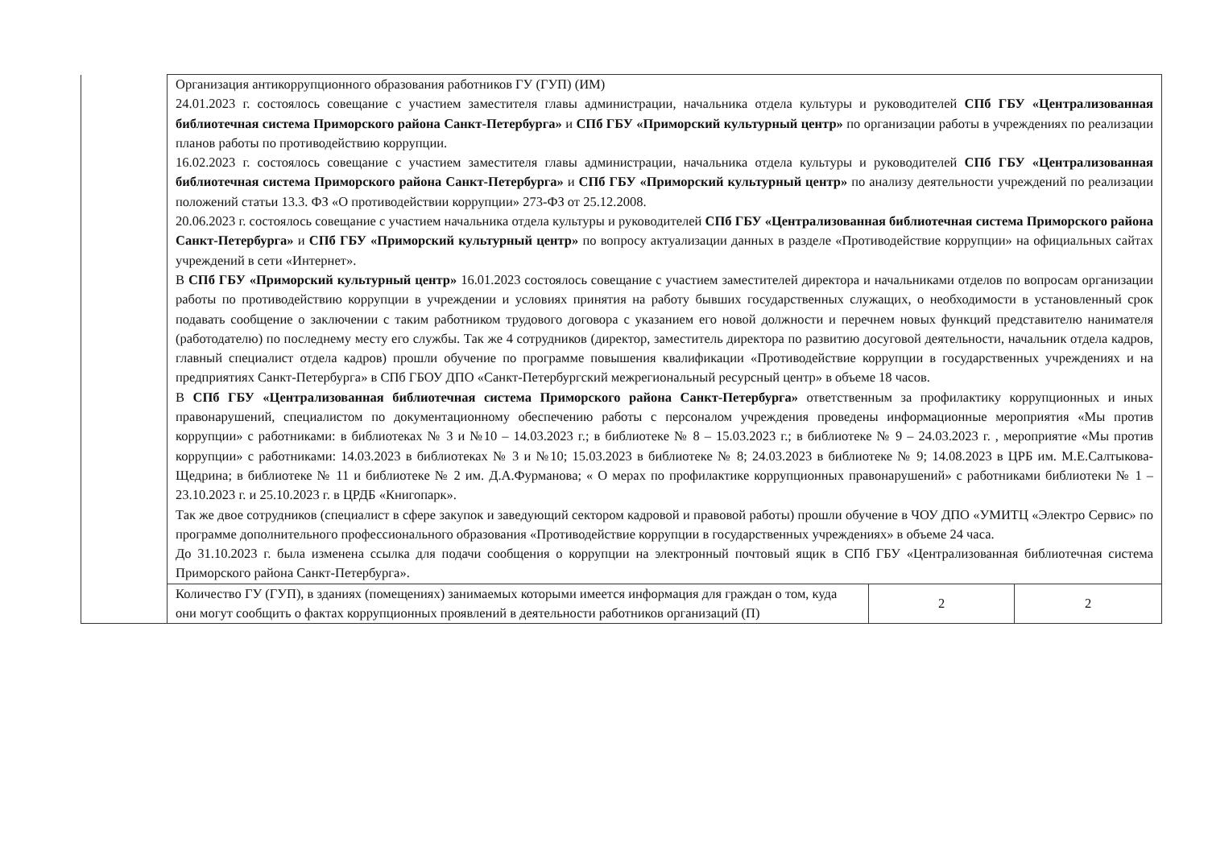| | Организация антикоррупционного образования работников ГУ (ГУП) (ИМ) 24.01.2023 г. состоялось совещание с участием заместителя главы администрации, начальника отдела культуры и руководителей СПб ГБУ «Централизованная библиотечная система Приморского района Санкт-Петербурга» и СПб ГБУ «Приморский культурный центр» по организации работы в учреждениях по реализации планов работы по противодействию коррупции. 16.02.2023 г. состоялось совещание с участием заместителя главы администрации, начальника отдела культуры и руководителей СПб ГБУ «Централизованная библиотечная система Приморского района Санкт-Петербурга» и СПб ГБУ «Приморский культурный центр» по анализу деятельности учреждений по реализации положений статьи 13.3. ФЗ «О противодействии коррупции» 273-ФЗ от 25.12.2008. 20.06.2023 г. состоялось совещание с участием начальника отдела культуры и руководителей СПб ГБУ «Централизованная библиотечная система Приморского района Санкт-Петербурга» и СПб ГБУ «Приморский культурный центр» по вопросу актуализации данных в разделе «Противодействие коррупции» на официальных сайтах учреждений в сети «Интернет». В СПб ГБУ «Приморский культурный центр» 16.01.2023 состоялось совещание с участием заместителей директора и начальниками отделов по вопросам организации работы по противодействию коррупции в учреждении и условиях принятия на работу бывших государственных служащих, о необходимости в установленный срок подавать сообщение о заключении с таким работником трудового договора с указанием его новой должности и перечнем новых функций представителю нанимателя (работодателю) по последнему месту его службы. Так же 4 сотрудников (директор, заместитель директора по развитию досуговой деятельности, начальник отдела кадров, главный специалист отдела кадров) прошли обучение по программе повышения квалификации «Противодействие коррупции в государственных учреждениях и на предприятиях Санкт-Петербурга» в СПб ГБОУ ДПО «Санкт-Петербургский межрегиональный ресурсный центр» в объеме 18 часов. В СПб ГБУ «Централизованная библиотечная система Приморского района Санкт-Петербурга» ответственным за профилактику коррупционных и иных правонарушений, специалистом по документационному обеспечению работы с персоналом учреждения проведены информационные мероприятия «Мы против коррупции» с работниками: в библиотеках № 3 и №10 – 14.03.2023 г.; в библиотеке № 8 – 15.03.2023 г.; в библиотеке № 9 – 24.03.2023 г. , мероприятие «Мы против коррупции» с работниками: 14.03.2023 в библиотеках № 3 и №10; 15.03.2023 в библиотеке № 8; 24.03.2023 в библиотеке № 9; 14.08.2023 в ЦРБ им. М.Е.Салтыкова-Щедрина; в библиотеке № 11 и библиотеке № 2 им. Д.А.Фурманова; « О мерах по профилактике коррупционных правонарушений» с работниками библиотеки № 1 – 23.10.2023 г. и 25.10.2023 г. в ЦРДБ «Книгопарк». Так же двое сотрудников (специалист в сфере закупок и заведующий сектором кадровой и правовой работы) прошли обучение в ЧОУ ДПО «УМИТЦ «Электро Сервис» по программе дополнительного профессионального образования «Противодействие коррупции в государственных учреждениях» в объеме 24 часа. До 31.10.2023 г. была изменена ссылка для подачи сообщения о коррупции на электронный почтовый ящик в СПб ГБУ «Централизованная библиотечная система Приморского района Санкт-Петербурга». | | |
| | Количество ГУ (ГУП), в зданиях (помещениях) занимаемых которыми имеется информация для граждан о том, куда они могут сообщить о фактах коррупционных проявлений в деятельности работников организаций (П) | 2 | 2 |